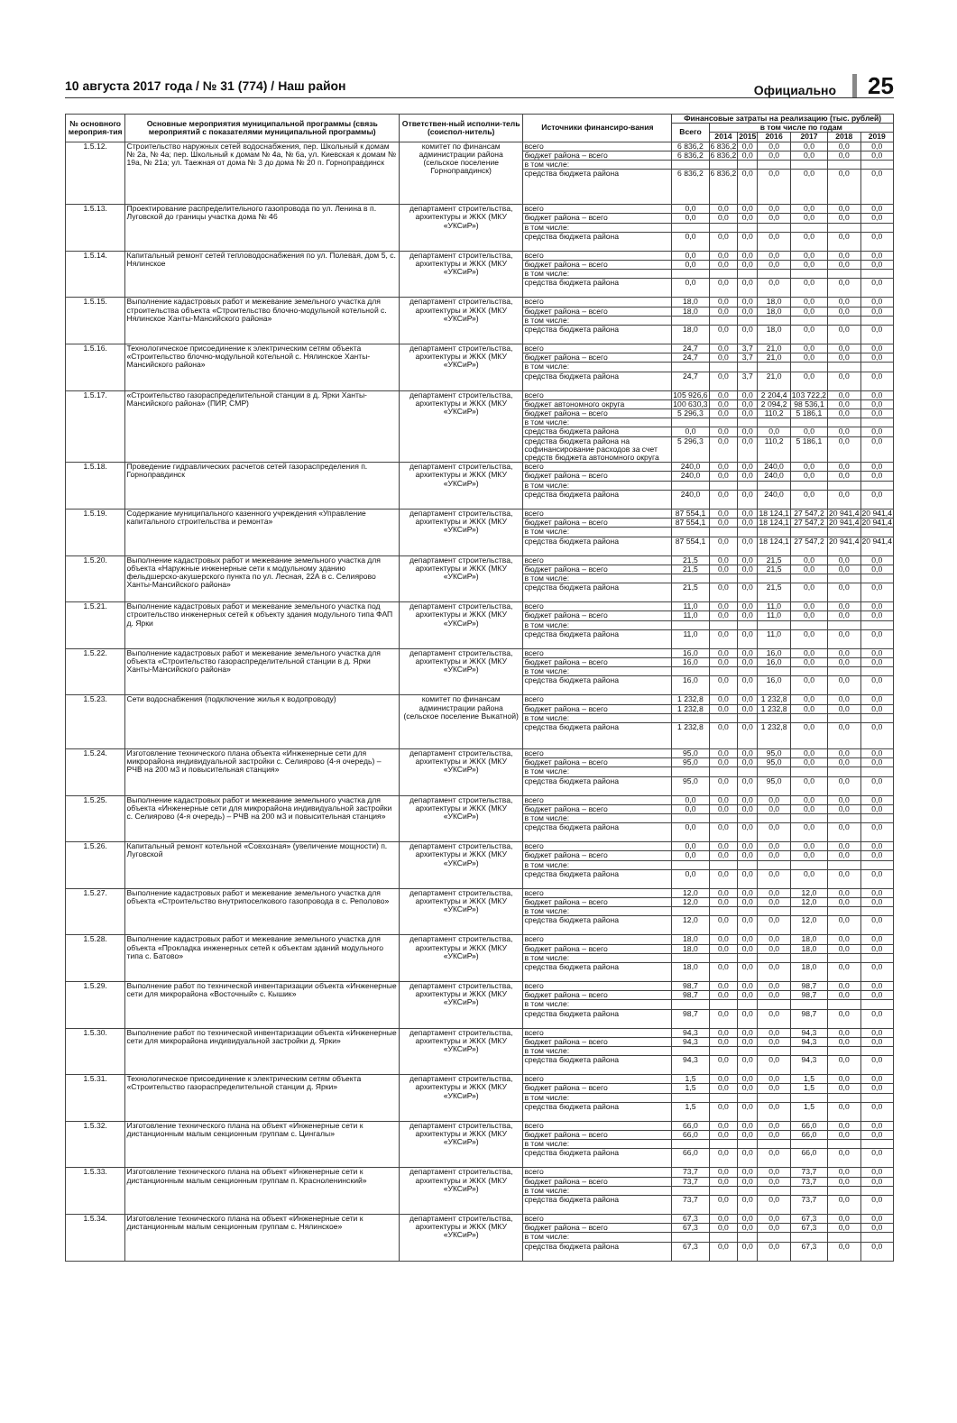10 августа 2017 года / № 31 (774) / Наш район
Официально 25
| № основного мероприя-тия | Основные мероприятия муниципальной программы (связь мероприятий с показателями муниципальной программы) | Ответствен-ный исполни-тель (соиспол-нитель) | Источники финансиро-вания | Финансовые затраты на реализацию (тыс. рублей) | | | | | | |
| --- | --- | --- | --- | --- | --- | --- | --- | --- | --- | --- |
| | | | | Всего | в том числе по годам | | | | | |
| | | | | | 2014 | 2015 | 2016 | 2017 | 2018 | 2019 |
| 1.5.12. | Строительство наружных сетей водоснабжения, пер. Школьный к домам № 2а, № 4а; пер. Школьный к домам № 4а, № 6а, ул. Киевская к домам № 19а, № 21а; ул. Таежная от дома № 3 до дома № 20 п. Горноправдинск | комитет по финансам администрации района (сельское поселение Горноправдинск) | всего | 6 836,2 | 6 836,2 | 0,0 | 0,0 | 0,0 | 0,0 | 0,0 |
| | | | бюджет района – всего | 6 836,2 | 6 836,2 | 0,0 | 0,0 | 0,0 | 0,0 | 0,0 |
| | | | в том числе: | | | | | | | |
| | | | средства бюджета района | 6 836,2 | 6 836,2 | 0,0 | 0,0 | 0,0 | 0,0 | 0,0 |
| 1.5.13. | Проектирование распределительного газопровода по ул. Ленина в п. Луговской до границы участка дома № 46 | департамент строительства, архитектуры и ЖКХ (МКУ «УКСиР») | всего | 0,0 | 0,0 | 0,0 | 0,0 | 0,0 | 0,0 | 0,0 |
| | | | бюджет района – всего | 0,0 | 0,0 | 0,0 | 0,0 | 0,0 | 0,0 | 0,0 |
| | | | в том числе: | | | | | | | |
| | | | средства бюджета района | 0,0 | 0,0 | 0,0 | 0,0 | 0,0 | 0,0 | 0,0 |
| 1.5.14. | Капитальный ремонт сетей тепловодоснабжения по ул. Полевая, дом 5, с. Нялинское | департамент строительства, архитектуры и ЖКХ (МКУ «УКСиР») | всего | 0,0 | 0,0 | 0,0 | 0,0 | 0,0 | 0,0 | 0,0 |
| | | | бюджет района – всего | 0,0 | 0,0 | 0,0 | 0,0 | 0,0 | 0,0 | 0,0 |
| | | | в том числе: | | | | | | | |
| | | | средства бюджета района | 0,0 | 0,0 | 0,0 | 0,0 | 0,0 | 0,0 | 0,0 |
| 1.5.15. | Выполнение кадастровых работ и межевание земельного участка для строительства объекта «Строительство блочно-модульной котельной с. Нялинское Ханты-Мансийского района» | департамент строительства, архитектуры и ЖКХ (МКУ «УКСиР») | всего | 18,0 | 0,0 | 0,0 | 18,0 | 0,0 | 0,0 | 0,0 |
| | | | бюджет района – всего | 18,0 | 0,0 | 0,0 | 18,0 | 0,0 | 0,0 | 0,0 |
| | | | в том числе: | | | | | | | |
| | | | средства бюджета района | 18,0 | 0,0 | 0,0 | 18,0 | 0,0 | 0,0 | 0,0 |
| 1.5.16. | Технологическое присоединение к электрическим сетям объекта «Строительство блочно-модульной котельной с. Нялинское Ханты-Мансийского района» | департамент строительства, архитектуры и ЖКХ (МКУ «УКСиР») | всего | 24,7 | 0,0 | 3,7 | 21,0 | 0,0 | 0,0 | 0,0 |
| | | | бюджет района – всего | 24,7 | 0,0 | 3,7 | 21,0 | 0,0 | 0,0 | 0,0 |
| | | | в том числе: | | | | | | | |
| | | | средства бюджета района | 24,7 | 0,0 | 3,7 | 21,0 | 0,0 | 0,0 | 0,0 |
| 1.5.17. | «Строительство газораспределительной станции в д. Ярки Ханты-Мансийского района» (ПИР, СМР) | департамент строительства, архитектуры и ЖКХ (МКУ «УКСиР») | всего | 105 926,6 | 0,0 | 0,0 | 2 204,4 | 103 722,2 | 0,0 | 0,0 |
| | | | бюджет автономного округа | 100 630,3 | 0,0 | 0,0 | 2 094,2 | 98 536,1 | 0,0 | 0,0 |
| | | | бюджет района – всего | 5 296,3 | 0,0 | 0,0 | 110,2 | 5 186,1 | 0,0 | 0,0 |
| | | | в том числе: | | | | | | | |
| | | | средства бюджета района | 0,0 | 0,0 | 0,0 | 0,0 | 0,0 | 0,0 | 0,0 |
| | | | средства бюджета района на софинансирование расходов за счет средств бюджета автономного округа | 5 296,3 | 0,0 | 0,0 | 110,2 | 5 186,1 | 0,0 | 0,0 |
| 1.5.18. | Проведение гидравлических расчетов сетей газораспределения п. Горноправдинск | департамент строительства, архитектуры и ЖКХ (МКУ «УКСиР») | всего | 240,0 | 0,0 | 0,0 | 240,0 | 0,0 | 0,0 | 0,0 |
| | | | бюджет района – всего | 240,0 | 0,0 | 0,0 | 240,0 | 0,0 | 0,0 | 0,0 |
| | | | в том числе: | | | | | | | |
| | | | средства бюджета района | 240,0 | 0,0 | 0,0 | 240,0 | 0,0 | 0,0 | 0,0 |
| 1.5.19. | Содержание муниципального казенного учреждения «Управление капитального строительства и ремонта» | департамент строительства, архитектуры и ЖКХ (МКУ «УКСиР») | всего | 87 554,1 | 0,0 | 0,0 | 18 124,1 | 27 547,2 | 20 941,4 | 20 941,4 |
| | | | бюджет района – всего | 87 554,1 | 0,0 | 0,0 | 18 124,1 | 27 547,2 | 20 941,4 | 20 941,4 |
| | | | в том числе: | | | | | | | |
| | | | средства бюджета района | 87 554,1 | 0,0 | 0,0 | 18 124,1 | 27 547,2 | 20 941,4 | 20 941,4 |
| 1.5.20. | Выполнение кадастровых работ и межевание земельного участка для объекта «Наружные инженерные сети к модульному зданию фельдшерско-акушерского пункта по ул. Лесная, 22А в с. Селиярово Ханты-Мансийского района» | департамент строительства, архитектуры и ЖКХ (МКУ «УКСиР») | всего | 21,5 | 0,0 | 0,0 | 21,5 | 0,0 | 0,0 | 0,0 |
| | | | бюджет района – всего | 21,5 | 0,0 | 0,0 | 21,5 | 0,0 | 0,0 | 0,0 |
| | | | в том числе: | | | | | | | |
| | | | средства бюджета района | 21,5 | 0,0 | 0,0 | 21,5 | 0,0 | 0,0 | 0,0 |
| 1.5.21. | Выполнение кадастровых работ и межевание земельного участка под строительство инженерных сетей к объекту здания модульного типа ФАП д. Ярки | департамент строительства, архитектуры и ЖКХ (МКУ «УКСиР») | всего | 11,0 | 0,0 | 0,0 | 11,0 | 0,0 | 0,0 | 0,0 |
| | | | бюджет района – всего | 11,0 | 0,0 | 0,0 | 11,0 | 0,0 | 0,0 | 0,0 |
| | | | в том числе: | | | | | | | |
| | | | средства бюджета района | 11,0 | 0,0 | 0,0 | 11,0 | 0,0 | 0,0 | 0,0 |
| 1.5.22. | Выполнение кадастровых работ и межевание земельного участка для объекта «Строительство газораспределительной станции в д. Ярки Ханты-Мансийского района» | департамент строительства, архитектуры и ЖКХ (МКУ «УКСиР») | всего | 16,0 | 0,0 | 0,0 | 16,0 | 0,0 | 0,0 | 0,0 |
| | | | бюджет района – всего | 16,0 | 0,0 | 0,0 | 16,0 | 0,0 | 0,0 | 0,0 |
| | | | в том числе: | | | | | | | |
| | | | средства бюджета района | 16,0 | 0,0 | 0,0 | 16,0 | 0,0 | 0,0 | 0,0 |
| 1.5.23. | Сети водоснабжения (подключение жилья к водопроводу) | комитет по финансам администрации района (сельское поселение Выкатной) | всего | 1 232,8 | 0,0 | 0,0 | 1 232,8 | 0,0 | 0,0 | 0,0 |
| | | | бюджет района – всего | 1 232,8 | 0,0 | 0,0 | 1 232,8 | 0,0 | 0,0 | 0,0 |
| | | | в том числе: | | | | | | | |
| | | | средства бюджета района | 1 232,8 | 0,0 | 0,0 | 1 232,8 | 0,0 | 0,0 | 0,0 |
| 1.5.24. | Изготовление технического плана объекта «Инженерные сети для микрорайона индивидуальной застройки с. Селиярово (4-я очередь) – РЧВ на 200 м3 и повысительная станция» | департамент строительства, архитектуры и ЖКХ (МКУ «УКСиР») | всего | 95,0 | 0,0 | 0,0 | 95,0 | 0,0 | 0,0 | 0,0 |
| | | | бюджет района – всего | 95,0 | 0,0 | 0,0 | 95,0 | 0,0 | 0,0 | 0,0 |
| | | | в том числе: | | | | | | | |
| | | | средства бюджета района | 95,0 | 0,0 | 0,0 | 95,0 | 0,0 | 0,0 | 0,0 |
| 1.5.25. | Выполнение кадастровых работ и межевание земельного участка для объекта «Инженерные сети для микрорайона индивидуальной застройки с. Селиярово (4-я очередь) – РЧВ на 200 м3 и повысительная станция» | департамент строительства, архитектуры и ЖКХ (МКУ «УКСиР») | всего | 0,0 | 0,0 | 0,0 | 0,0 | 0,0 | 0,0 | 0,0 |
| | | | бюджет района – всего | 0,0 | 0,0 | 0,0 | 0,0 | 0,0 | 0,0 | 0,0 |
| | | | в том числе: | | | | | | | |
| | | | средства бюджета района | 0,0 | 0,0 | 0,0 | 0,0 | 0,0 | 0,0 | 0,0 |
| 1.5.26. | Капитальный ремонт котельной «Совхозная» (увеличение мощности) п. Луговской | департамент строительства, архитектуры и ЖКХ (МКУ «УКСиР») | всего | 0,0 | 0,0 | 0,0 | 0,0 | 0,0 | 0,0 | 0,0 |
| | | | бюджет района – всего | 0,0 | 0,0 | 0,0 | 0,0 | 0,0 | 0,0 | 0,0 |
| | | | в том числе: | | | | | | | |
| | | | средства бюджета района | 0,0 | 0,0 | 0,0 | 0,0 | 0,0 | 0,0 | 0,0 |
| 1.5.27. | Выполнение кадастровых работ и межевание земельного участка для объекта «Строительство внутрипоселкового газопровода в с. Реполово» | департамент строительства, архитектуры и ЖКХ (МКУ «УКСиР») | всего | 12,0 | 0,0 | 0,0 | 0,0 | 12,0 | 0,0 | 0,0 |
| | | | бюджет района – всего | 12,0 | 0,0 | 0,0 | 0,0 | 12,0 | 0,0 | 0,0 |
| | | | в том числе: | | | | | | | |
| | | | средства бюджета района | 12,0 | 0,0 | 0,0 | 0,0 | 12,0 | 0,0 | 0,0 |
| 1.5.28. | Выполнение кадастровых работ и межевание земельного участка для объекта «Прокладка инженерных сетей к объектам зданий модульного типа с. Батово» | департамент строительства, архитектуры и ЖКХ (МКУ «УКСиР») | всего | 18,0 | 0,0 | 0,0 | 0,0 | 18,0 | 0,0 | 0,0 |
| | | | бюджет района – всего | 18,0 | 0,0 | 0,0 | 0,0 | 18,0 | 0,0 | 0,0 |
| | | | в том числе: | | | | | | | |
| | | | средства бюджета района | 18,0 | 0,0 | 0,0 | 0,0 | 18,0 | 0,0 | 0,0 |
| 1.5.29. | Выполнение работ по технической инвентаризации объекта «Инженерные сети для микрорайона «Восточный» с. Кышик» | департамент строительства, архитектуры и ЖКХ (МКУ «УКСиР») | всего | 98,7 | 0,0 | 0,0 | 0,0 | 98,7 | 0,0 | 0,0 |
| | | | бюджет района – всего | 98,7 | 0,0 | 0,0 | 0,0 | 98,7 | 0,0 | 0,0 |
| | | | в том числе: | | | | | | | |
| | | | средства бюджета района | 98,7 | 0,0 | 0,0 | 0,0 | 98,7 | 0,0 | 0,0 |
| 1.5.30. | Выполнение работ по технической инвентаризации объекта «Инженерные сети для микрорайона индивидуальной застройки д. Ярки» | департамент строительства, архитектуры и ЖКХ (МКУ «УКСиР») | всего | 94,3 | 0,0 | 0,0 | 0,0 | 94,3 | 0,0 | 0,0 |
| | | | бюджет района – всего | 94,3 | 0,0 | 0,0 | 0,0 | 94,3 | 0,0 | 0,0 |
| | | | в том числе: | | | | | | | |
| | | | средства бюджета района | 94,3 | 0,0 | 0,0 | 0,0 | 94,3 | 0,0 | 0,0 |
| 1.5.31. | Технологическое присоединение к электрическим сетям объекта «Строительство газораспределительной станции д. Ярки» | департамент строительства, архитектуры и ЖКХ (МКУ «УКСиР») | всего | 1,5 | 0,0 | 0,0 | 0,0 | 1,5 | 0,0 | 0,0 |
| | | | бюджет района – всего | 1,5 | 0,0 | 0,0 | 0,0 | 1,5 | 0,0 | 0,0 |
| | | | в том числе: | | | | | | | |
| | | | средства бюджета района | 1,5 | 0,0 | 0,0 | 0,0 | 1,5 | 0,0 | 0,0 |
| 1.5.32. | Изготовление технического плана на объект «Инженерные сети к дистанционным малым секционным группам с. Цингалы» | департамент строительства, архитектуры и ЖКХ (МКУ «УКСиР») | всего | 66,0 | 0,0 | 0,0 | 0,0 | 66,0 | 0,0 | 0,0 |
| | | | бюджет района – всего | 66,0 | 0,0 | 0,0 | 0,0 | 66,0 | 0,0 | 0,0 |
| | | | в том числе: | | | | | | | |
| | | | средства бюджета района | 66,0 | 0,0 | 0,0 | 0,0 | 66,0 | 0,0 | 0,0 |
| 1.5.33. | Изготовление технического плана на объект «Инженерные сети к дистанционным малым секционным группам п. Красноленинский» | департамент строительства, архитектуры и ЖКХ (МКУ «УКСиР») | всего | 73,7 | 0,0 | 0,0 | 0,0 | 73,7 | 0,0 | 0,0 |
| | | | бюджет района – всего | 73,7 | 0,0 | 0,0 | 0,0 | 73,7 | 0,0 | 0,0 |
| | | | в том числе: | | | | | | | |
| | | | средства бюджета района | 73,7 | 0,0 | 0,0 | 0,0 | 73,7 | 0,0 | 0,0 |
| 1.5.34. | Изготовление технического плана на объект «Инженерные сети к дистанционным малым секционным группам с. Нялинское» | департамент строительства, архитектуры и ЖКХ (МКУ «УКСиР») | всего | 67,3 | 0,0 | 0,0 | 0,0 | 67,3 | 0,0 | 0,0 |
| | | | бюджет района – всего | 67,3 | 0,0 | 0,0 | 0,0 | 67,3 | 0,0 | 0,0 |
| | | | в том числе: | | | | | | | |
| | | | средства бюджета района | 67,3 | 0,0 | 0,0 | 0,0 | 67,3 | 0,0 | 0,0 |